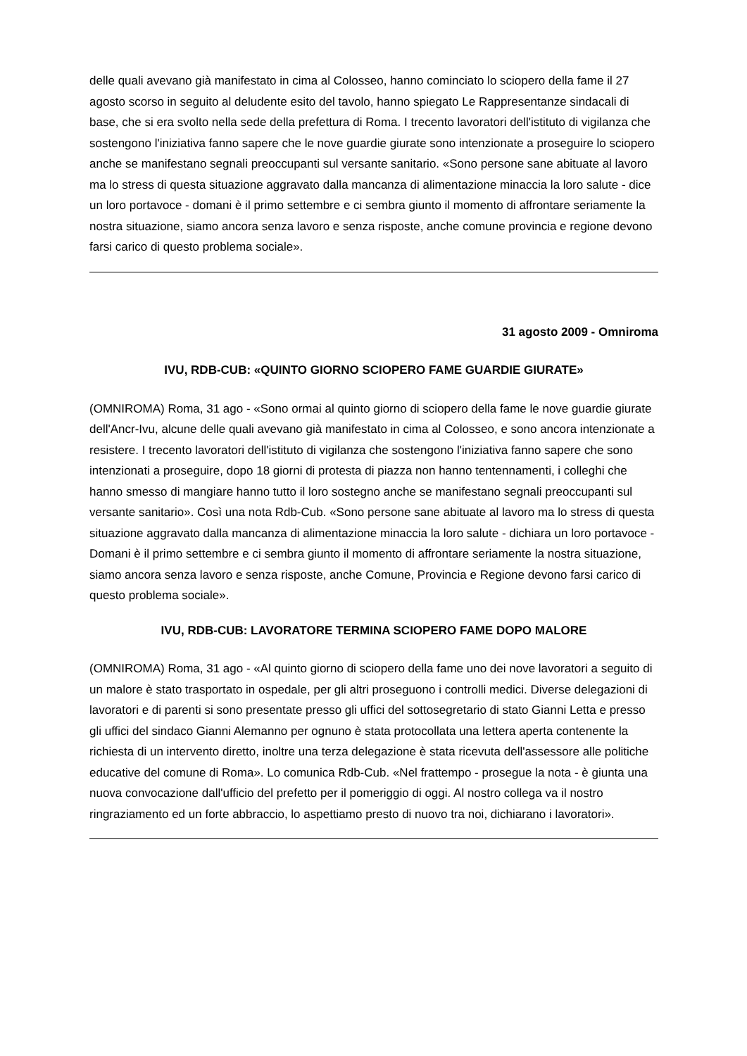delle quali avevano già manifestato in cima al Colosseo, hanno cominciato lo sciopero della fame il 27 agosto scorso in seguito al deludente esito del tavolo, hanno spiegato Le Rappresentanze sindacali di base, che si era svolto nella sede della prefettura di Roma. I trecento lavoratori dell'istituto di vigilanza che sostengono l'iniziativa fanno sapere che le nove guardie giurate sono intenzionate a proseguire lo sciopero anche se manifestano segnali preoccupanti sul versante sanitario. «Sono persone sane abituate al lavoro ma lo stress di questa situazione aggravato dalla mancanza di alimentazione minaccia la loro salute - dice un loro portavoce - domani è il primo settembre e ci sembra giunto il momento di affrontare seriamente la nostra situazione, siamo ancora senza lavoro e senza risposte, anche comune provincia e regione devono farsi carico di questo problema sociale».
31 agosto 2009 - Omniroma
IVU, RDB-CUB: «QUINTO GIORNO SCIOPERO FAME GUARDIE GIURATE»
(OMNIROMA) Roma, 31 ago - «Sono ormai al quinto giorno di sciopero della fame le nove guardie giurate dell'Ancr-Ivu, alcune delle quali avevano già manifestato in cima al Colosseo, e sono ancora intenzionate a resistere. I trecento lavoratori dell'istituto di vigilanza che sostengono l'iniziativa fanno sapere che sono intenzionati a proseguire, dopo 18 giorni di protesta di piazza non hanno tentennamenti, i colleghi che hanno smesso di mangiare hanno tutto il loro sostegno anche se manifestano segnali preoccupanti sul versante sanitario». Così una nota Rdb-Cub. «Sono persone sane abituate al lavoro ma lo stress di questa situazione aggravato dalla mancanza di alimentazione minaccia la loro salute - dichiara un loro portavoce - Domani è il primo settembre e ci sembra giunto il momento di affrontare seriamente la nostra situazione, siamo ancora senza lavoro e senza risposte, anche Comune, Provincia e Regione devono farsi carico di questo problema sociale».
IVU, RDB-CUB: LAVORATORE TERMINA SCIOPERO FAME DOPO MALORE
(OMNIROMA) Roma, 31 ago - «Al quinto giorno di sciopero della fame uno dei nove lavoratori a seguito di un malore è stato trasportato in ospedale, per gli altri proseguono i controlli medici. Diverse delegazioni di lavoratori e di parenti si sono presentate presso gli uffici del sottosegretario di stato Gianni Letta e presso gli uffici del sindaco Gianni Alemanno per ognuno è stata protocollata una lettera aperta contenente la richiesta di un intervento diretto, inoltre una terza delegazione è stata ricevuta dell'assessore alle politiche educative del comune di Roma». Lo comunica Rdb-Cub. «Nel frattempo - prosegue la nota - è giunta una nuova convocazione dall'ufficio del prefetto per il pomeriggio di oggi. Al nostro collega va il nostro ringraziamento ed un forte abbraccio, lo aspettiamo presto di nuovo tra noi, dichiarano i lavoratori».